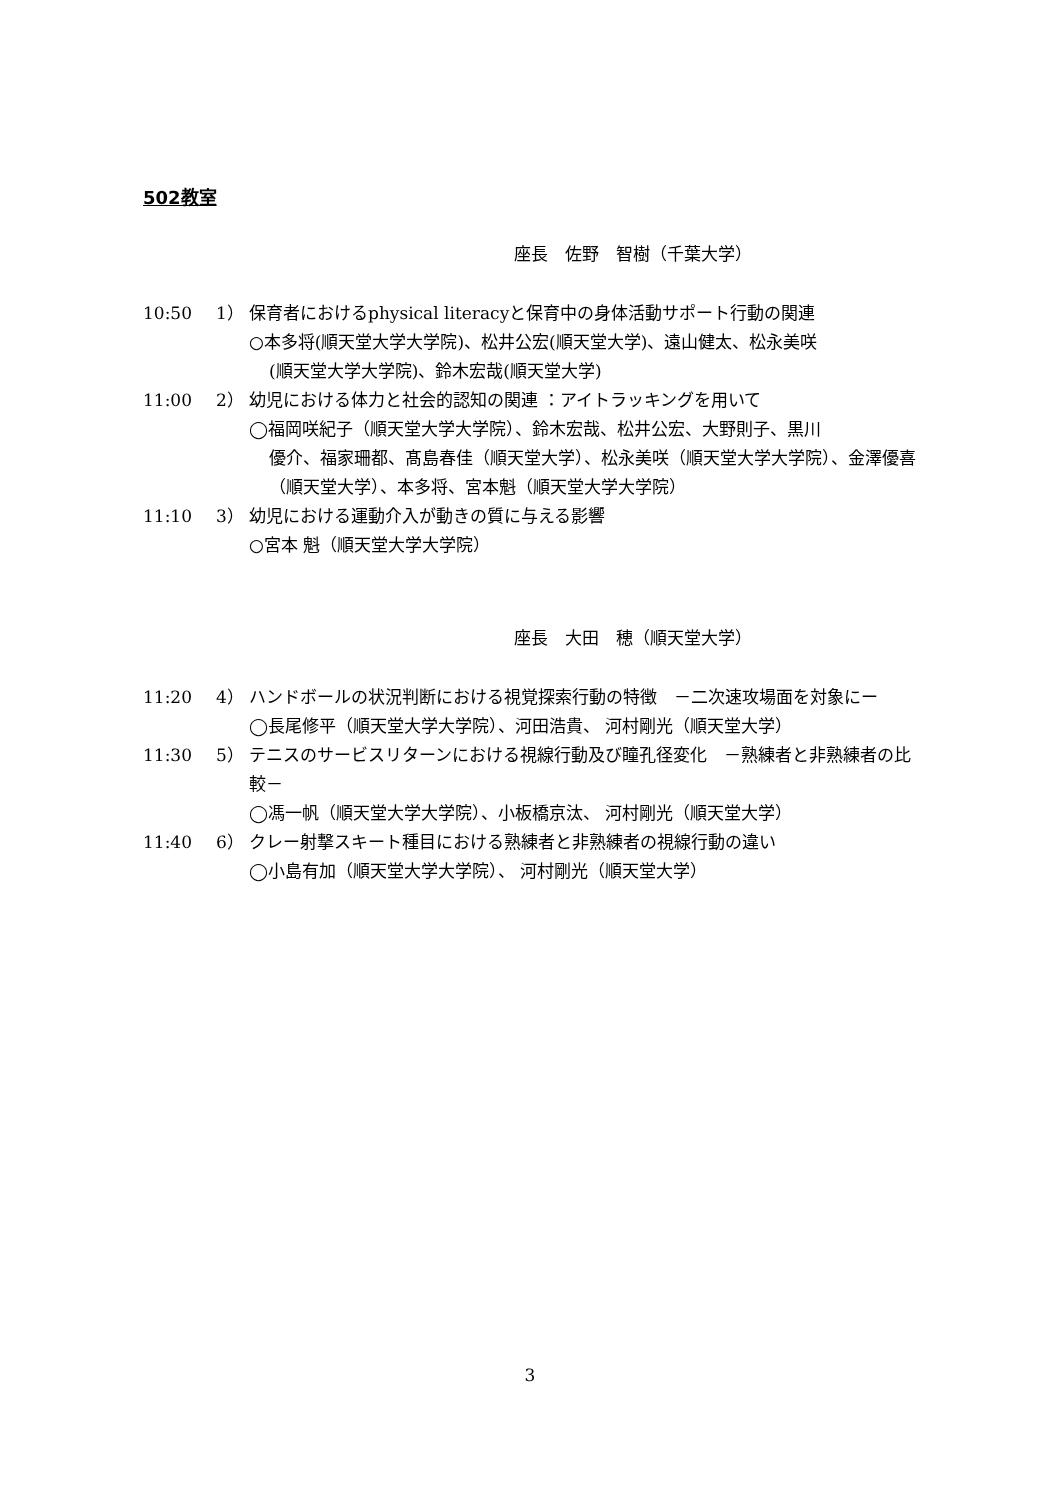502教室
座長　佐野　智樹（千葉大学）
10:50 1） 保育者におけるphysical literacyと保育中の身体活動サポート行動の関連
○本多将(順天堂大学大学院)、松井公宏(順天堂大学)、遠山健太、松永美咲
(順天堂大学大学院)、鈴木宏哉(順天堂大学)
11:00 2） 幼児における体力と社会的認知の関連 ：アイトラッキングを用いて
◯福岡咲紀子（順天堂大学大学院）、鈴木宏哉、松井公宏、大野則子、黒川
優介、福家珊都、髙島春佳（順天堂大学）、松永美咲（順天堂大学大学院）、金澤優喜（順天堂大学）、本多将、宮本魁（順天堂大学大学院）
11:10 3） 幼児における運動介入が動きの質に与える影響
○宮本 魁（順天堂大学大学院）
座長　大田　穂（順天堂大学）
11:20 4） ハンドボールの状況判断における視覚探索行動の特徴　－二次速攻場面を対象にー
◯長尾修平（順天堂大学大学院）、河田浩貴、 河村剛光（順天堂大学）
11:30 5） テニスのサービスリターンにおける視線行動及び瞳孔径変化　－熟練者と非熟練者の比較－
◯馮一帆（順天堂大学大学院）、小板橋京汰、 河村剛光（順天堂大学）
11:40 6） クレー射撃スキート種目における熟練者と非熟練者の視線行動の違い
◯小島有加（順天堂大学大学院）、 河村剛光（順天堂大学）
3